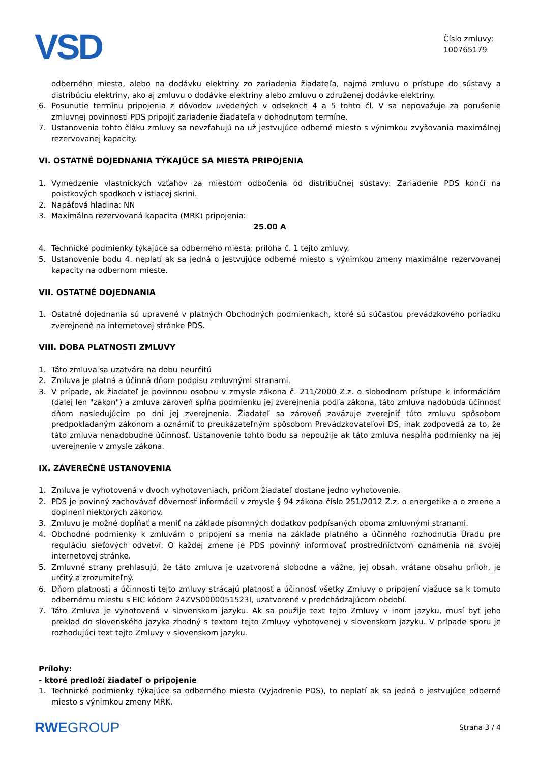VSD
Číslo zmluvy:
100765179
odberného miesta, alebo na dodávku elektriny zo zariadenia žiadateľa, najmä zmluvu o prístupe do sústavy a distribúciu elektriny, ako aj zmluvu o dodávke elektriny alebo zmluvu o združenej dodávke elektriny.
6. Posunutie termínu pripojenia z dôvodov uvedených v odsekoch 4 a 5 tohto čl. V sa nepovažuje za porušenie zmluvnej povinnosti PDS pripojiť zariadenie žiadateľa v dohodnutom termíne.
7. Ustanovenia tohto čláku zmluvy sa nevzťahujú na už jestvujúce odberné miesto s výnimkou zvyšovania maximálnej rezervovanej kapacity.
VI. OSTATNÉ DOJEDNANIA TÝKAJÚCE SA MIESTA PRIPOJENIA
1. Vymedzenie vlastníckych vzťahov za miestom odbočenia od distribučnej sústavy: Zariadenie PDS končí na poistkových spodkoch v istiacej skrini.
2. Napäťová hladina: NN
3. Maximálna rezervovaná kapacita (MRK) pripojenia:
25.00 A
4. Technické podmienky týkajúce sa odberného miesta: príloha č. 1 tejto zmluvy.
5. Ustanovenie bodu 4. neplatí ak sa jedná o jestvujúce odberné miesto s výnimkou zmeny maximálne rezervovanej kapacity na odbernom mieste.
VII. OSTATNÉ DOJEDNANIA
1. Ostatné dojednania sú upravené v platných Obchodných podmienkach, ktoré sú súčasťou prevádzkového poriadku zverejnené na internetovej stránke PDS.
VIII. DOBA PLATNOSTI ZMLUVY
1. Táto zmluva sa uzatvára na dobu neurčitú
2. Zmluva je platná a účinná dňom podpisu zmluvnými stranami.
3. V prípade, ak žiadateľ je povinnou osobou v zmysle zákona č. 211/2000 Z.z. o slobodnom prístupe k informáciám (ďalej len "zákon") a zmluva zároveň spĺňa podmienku jej zverejnenia podľa zákona, táto zmluva nadobúda účinnosť dňom nasledujúcim po dni jej zverejnenia. Žiadateľ sa zároveň zaväzuje zverejniť túto zmluvu spôsobom predpokladaným zákonom a oznámiť to preukázateľným spôsobom Prevádzkovateľovi DS, inak zodpovedá za to, že táto zmluva nenadobudne účinnosť. Ustanovenie tohto bodu sa nepoužije ak táto zmluva nespĺňa podmienky na jej uverejnenie v zmysle zákona.
IX. ZÁVEREČNÉ USTANOVENIA
1. Zmluva je vyhotovená v dvoch vyhotoveniach, pričom žiadateľ dostane jedno vyhotovenie.
2. PDS je povinný zachovávať dôvernosť informácií v zmysle § 94 zákona číslo 251/2012 Z.z. o energetike a o zmene a doplnení niektorých zákonov.
3. Zmluvu je možné dopĺňať a meniť na základe písomných dodatkov podpísaných oboma zmluvnými stranami.
4. Obchodné podmienky k zmluvám o pripojení sa menia na základe platného a účinného rozhodnutia Úradu pre reguláciu sieťových odvetví. O každej zmene je PDS povinný informovať prostredníctvom oznámenia na svojej internetovej stránke.
5. Zmluvné strany prehlasujú, že táto zmluva je uzatvorená slobodne a vážne, jej obsah, vrátane obsahu príloh, je určitý a zrozumiteľný.
6. Dňom platnosti a účinnosti tejto zmluvy strácajú platnosť a účinnosť všetky Zmluvy o pripojení viažuce sa k tomuto odbernému miestu s EIC kódom 24ZVS0000051523I, uzatvorené v predchádzajúcom období.
7. Táto Zmluva je vyhotovená v slovenskom jazyku. Ak sa použije text tejto Zmluvy v inom jazyku, musí byť jeho preklad do slovenského jazyka zhodný s textom tejto Zmluvy vyhotovenej v slovenskom jazyku. V prípade sporu je rozhodujúci text tejto Zmluvy v slovenskom jazyku.
Prílohy:
- ktoré predloží žiadateľ o pripojenie
1. Technické podmienky týkajúce sa odberného miesta (Vyjadrenie PDS), to neplatí ak sa jedná o jestvujúce odberné miesto s výnimkou zmeny MRK.
RWEGROUP Strana 3 / 4